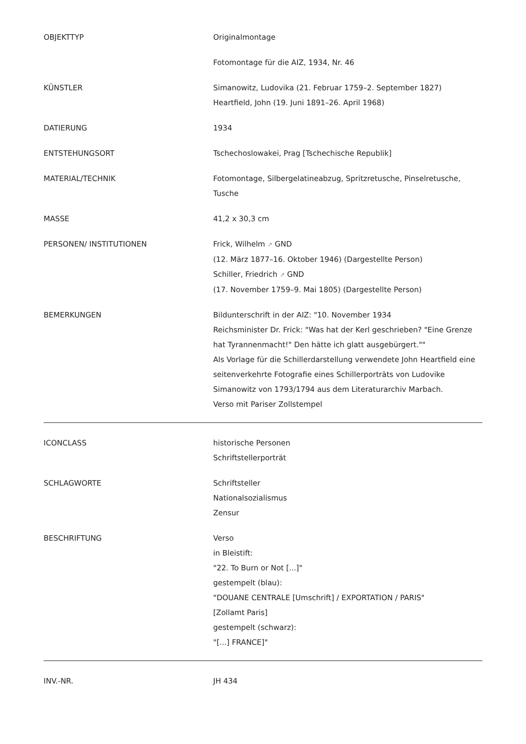| OBJEKTTYP | Originalmontage |
| | Fotomontage für die AIZ, 1934, Nr. 46 |
| KÜNSTLER | Simanowitz, Ludovika (21. Februar 1759–2. September 1827) Heartfield, John (19. Juni 1891–26. April 1968) |
| DATIERUNG | 1934 |
| ENTSTEHUNGSORT | Tschechoslowakei, Prag [Tschechische Republik] |
| MATERIAL/TECHNIK | Fotomontage, Silbergelatineabzug, Spritzretusche, Pinselretusche, Tusche |
| MASSE | 41,2 x 30,3 cm |
| PERSONEN/ INSTITUTIONEN | Frick, Wilhelm ↗ GND (12. März 1877–16. Oktober 1946) (Dargestellte Person) Schiller, Friedrich ↗ GND (17. November 1759–9. Mai 1805) (Dargestellte Person) |
| BEMERKUNGEN | Bildunterschrift in der AIZ: "10. November 1934 Reichsminister Dr. Frick: "Was hat der Kerl geschrieben? "Eine Grenze hat Tyrannenmacht!" Den hätte ich glatt ausgebürgert."" Als Vorlage für die Schillerdarstellung verwendete John Heartfield eine seitenverkehrte Fotografie eines Schillerporträts von Ludovike Simanowitz von 1793/1794 aus dem Literaturarchiv Marbach. Verso mit Pariser Zollstempel |
| ICONCLASS | historische Personen Schriftstellerporträt |
| SCHLAGWORTE | Schriftsteller Nationalsozialismus Zensur |
| BESCHRIFTUNG | Verso in Bleistift: "22. To Burn or Not [...]" gestempelt (blau): "DOUANE CENTRALE [Umschrift] / EXPORTATION / PARIS" [Zollamt Paris] gestempelt (schwarz): "[...] FRANCE]" |
| INV.-NR. | JH 434 |